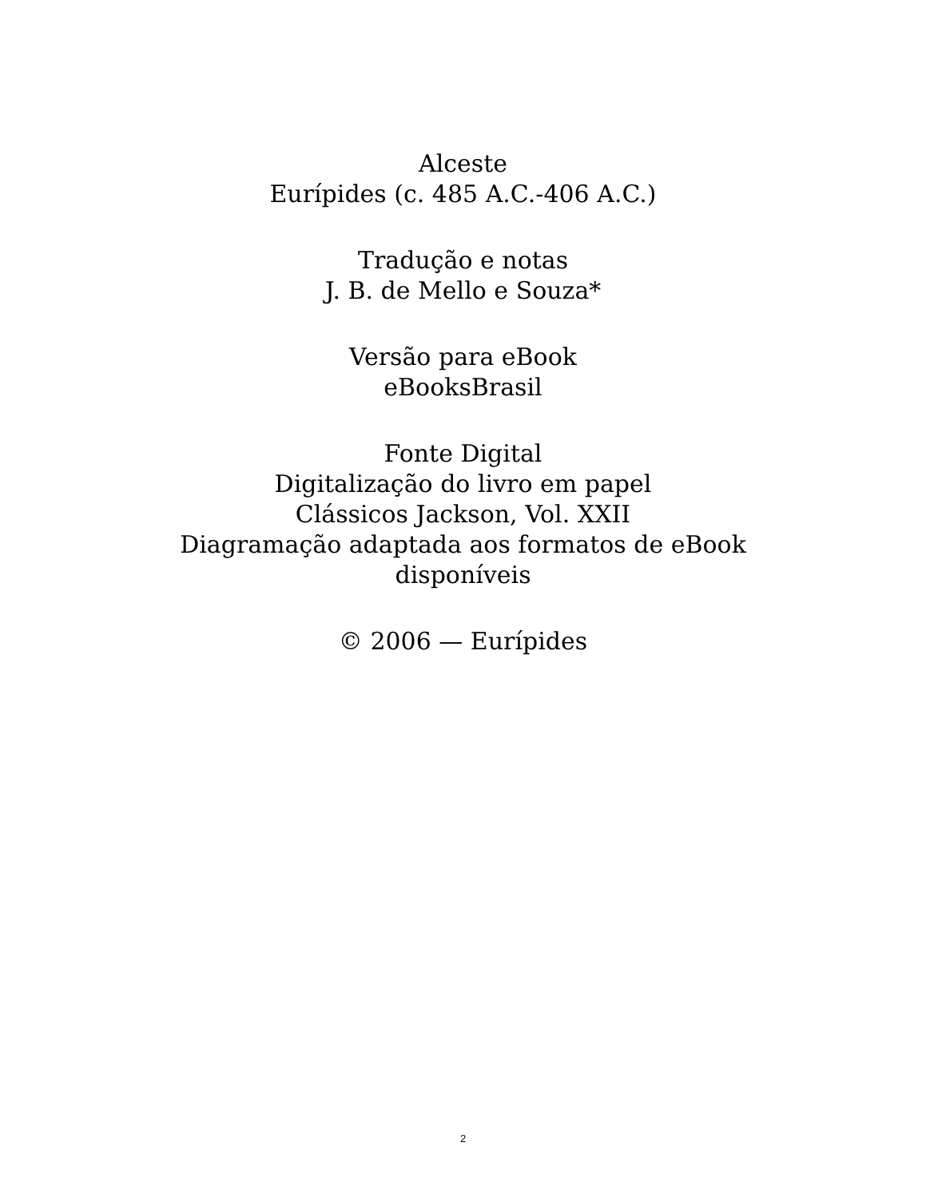Alceste
Eurípides (c. 485 A.C.-406 A.C.)
Tradução e notas
J. B. de Mello e Souza*
Versão para eBook
eBooksBrasil
Fonte Digital
Digitalização do livro em papel
Clássicos Jackson, Vol. XXII
Diagramação adaptada aos formatos de eBook
disponíveis
© 2006 — Eurípides
2